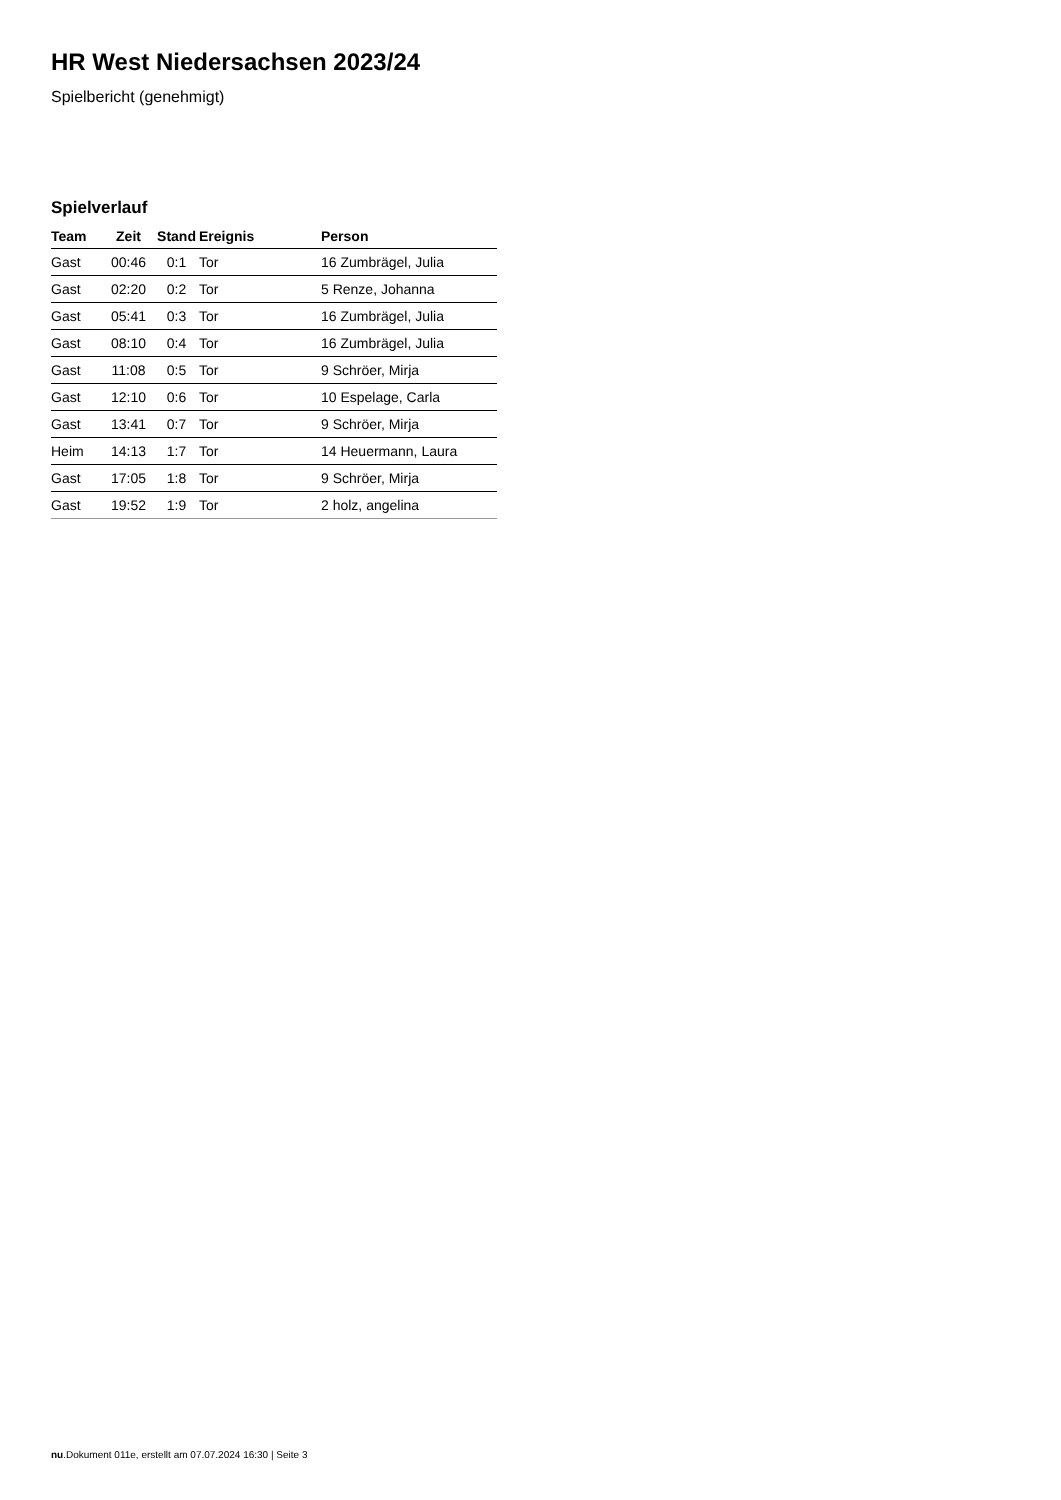HR West Niedersachsen 2023/24
Spielbericht (genehmigt)
Spielverlauf
| Team | Zeit | Stand | Ereignis | Person |
| --- | --- | --- | --- | --- |
| Gast | 00:46 | 0:1 | Tor | 16 Zumbrägel, Julia |
| Gast | 02:20 | 0:2 | Tor | 5 Renze, Johanna |
| Gast | 05:41 | 0:3 | Tor | 16 Zumbrägel, Julia |
| Gast | 08:10 | 0:4 | Tor | 16 Zumbrägel, Julia |
| Gast | 11:08 | 0:5 | Tor | 9 Schröer, Mirja |
| Gast | 12:10 | 0:6 | Tor | 10 Espelage, Carla |
| Gast | 13:41 | 0:7 | Tor | 9 Schröer, Mirja |
| Heim | 14:13 | 1:7 | Tor | 14 Heuermann, Laura |
| Gast | 17:05 | 1:8 | Tor | 9 Schröer, Mirja |
| Gast | 19:52 | 1:9 | Tor | 2 holz, angelina |
nu.Dokument 011e, erstellt am 07.07.2024 16:30 | Seite 3